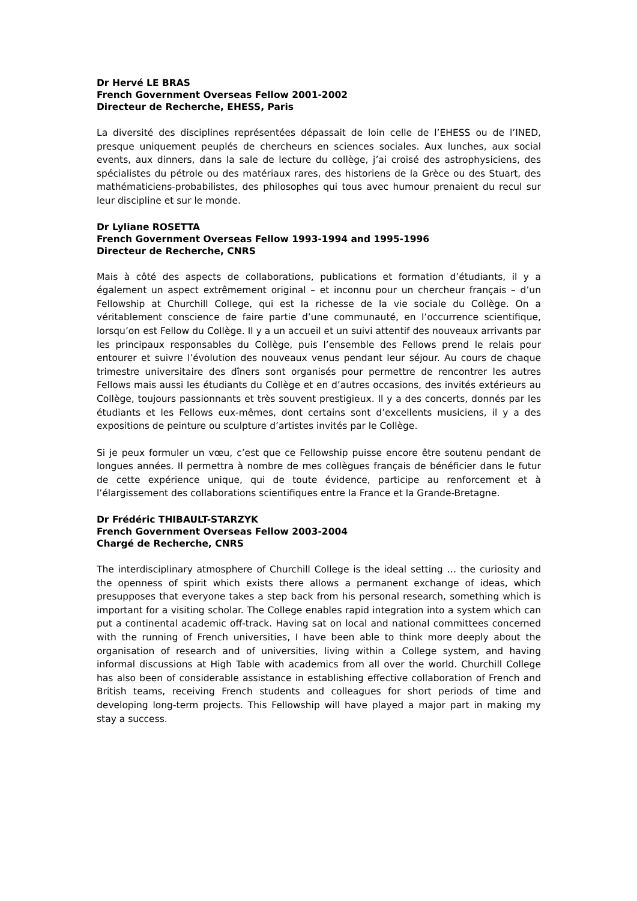Dr Hervé LE BRAS
French Government Overseas Fellow 2001-2002
Directeur de Recherche, EHESS, Paris
La diversité des disciplines représentées dépassait de loin celle de l’EHESS ou de l’INED, presque uniquement peuplés de chercheurs en sciences sociales. Aux lunches, aux social events, aux dinners, dans la sale de lecture du collège, j’ai croisé des astrophysiciens, des spécialistes du pétrole ou des matériaux rares, des historiens de la Grèce ou des Stuart, des mathématiciens-probabilistes, des philosophes qui tous avec humour prenaient du recul sur leur discipline et sur le monde.
Dr Lyliane ROSETTA
French Government Overseas Fellow 1993-1994 and 1995-1996
Directeur de Recherche, CNRS
Mais à côté des aspects de collaborations, publications et formation d’étudiants, il y a également un aspect extrêmement original – et inconnu pour un chercheur français – d’un Fellowship at Churchill College, qui est la richesse de la vie sociale du Collège. On a véritablement conscience de faire partie d’une communauté, en l’occurrence scientifique, lorsqu’on est Fellow du Collège. Il y a un accueil et un suivi attentif des nouveaux arrivants par les principaux responsables du Collège, puis l’ensemble des Fellows prend le relais pour entourer et suivre l’évolution des nouveaux venus pendant leur séjour. Au cours de chaque trimestre universitaire des dîners sont organisés pour permettre de rencontrer les autres Fellows mais aussi les étudiants du Collège et en d’autres occasions, des invités extérieurs au Collège, toujours passionnants et très souvent prestigieux. Il y a des concerts, donnés par les étudiants et les Fellows eux-mêmes, dont certains sont d’excellents musiciens, il y a des expositions de peinture ou sculpture d’artistes invités par le Collège.
Si je peux formuler un vœu, c’est que ce Fellowship puisse encore être soutenu pendant de longues années. Il permettra à nombre de mes collègues français de bénéficier dans le futur de cette expérience unique, qui de toute évidence, participe au renforcement et à l’élargissement des collaborations scientifiques entre la France et la Grande-Bretagne.
Dr Frédéric THIBAULT-STARZYK
French Government Overseas Fellow 2003-2004
Chargé de Recherche, CNRS
The interdisciplinary atmosphere of Churchill College is the ideal setting … the curiosity and the openness of spirit which exists there allows a permanent exchange of ideas, which presupposes that everyone takes a step back from his personal research, something which is important for a visiting scholar. The College enables rapid integration into a system which can put a continental academic off-track. Having sat on local and national committees concerned with the running of French universities, I have been able to think more deeply about the organisation of research and of universities, living within a College system, and having informal discussions at High Table with academics from all over the world. Churchill College has also been of considerable assistance in establishing effective collaboration of French and British teams, receiving French students and colleagues for short periods of time and developing long-term projects. This Fellowship will have played a major part in making my stay a success.